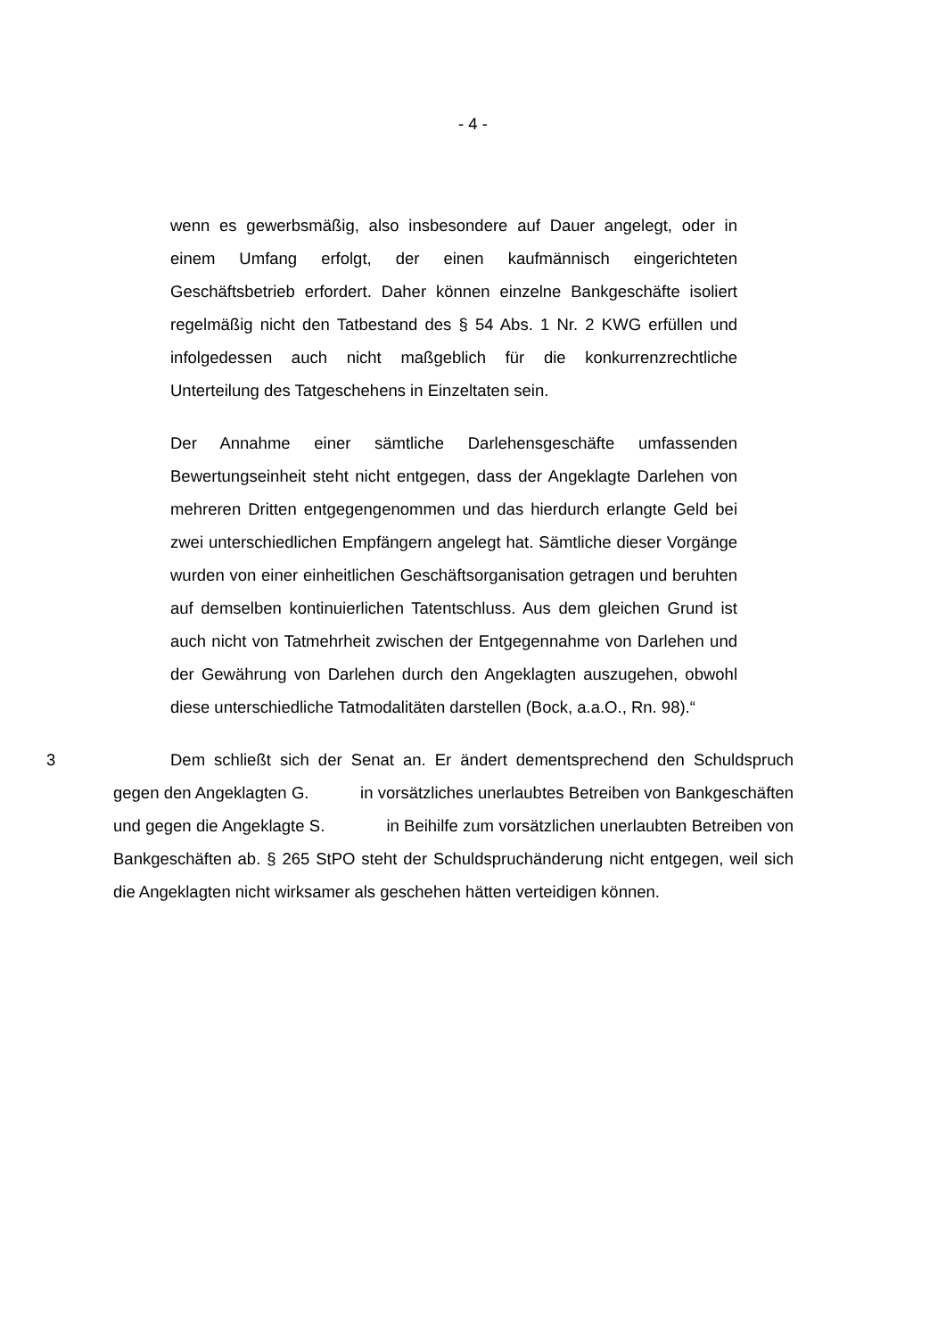- 4 -
wenn es gewerbsmäßig, also insbesondere auf Dauer angelegt, oder in einem Umfang erfolgt, der einen kaufmännisch eingerichteten Geschäftsbetrieb erfordert. Daher können einzelne Bankgeschäfte isoliert regelmäßig nicht den Tatbestand des § 54 Abs. 1 Nr. 2 KWG erfüllen und infolgedessen auch nicht maßgeblich für die konkurrenzrechtliche Unterteilung des Tatgeschehens in Einzeltaten sein.
Der Annahme einer sämtliche Darlehensgeschäfte umfassenden Bewertungseinheit steht nicht entgegen, dass der Angeklagte Darlehen von mehreren Dritten entgegengenommen und das hierdurch erlangte Geld bei zwei unterschiedlichen Empfängern angelegt hat. Sämtliche dieser Vorgänge wurden von einer einheitlichen Geschäftsorganisation getragen und beruhten auf demselben kontinuierlichen Tatentschluss. Aus dem gleichen Grund ist auch nicht von Tatmehrheit zwischen der Entgegennahme von Darlehen und der Gewährung von Darlehen durch den Angeklagten auszugehen, obwohl diese unterschiedliche Tatmodalitäten darstellen (Bock, a.a.O., Rn. 98).“
3 Dem schließt sich der Senat an. Er ändert dementsprechend den Schuldspruch gegen den Angeklagten G. in vorsätzliches unerlaubtes Betreiben von Bankgeschäften und gegen die Angeklagte S. in Beihilfe zum vorsätzlichen unerlaubten Betreiben von Bankgeschäften ab. § 265 StPO steht der Schuldspruchänderung nicht entgegen, weil sich die Angeklagten nicht wirksamer als geschehen hätten verteidigen können.